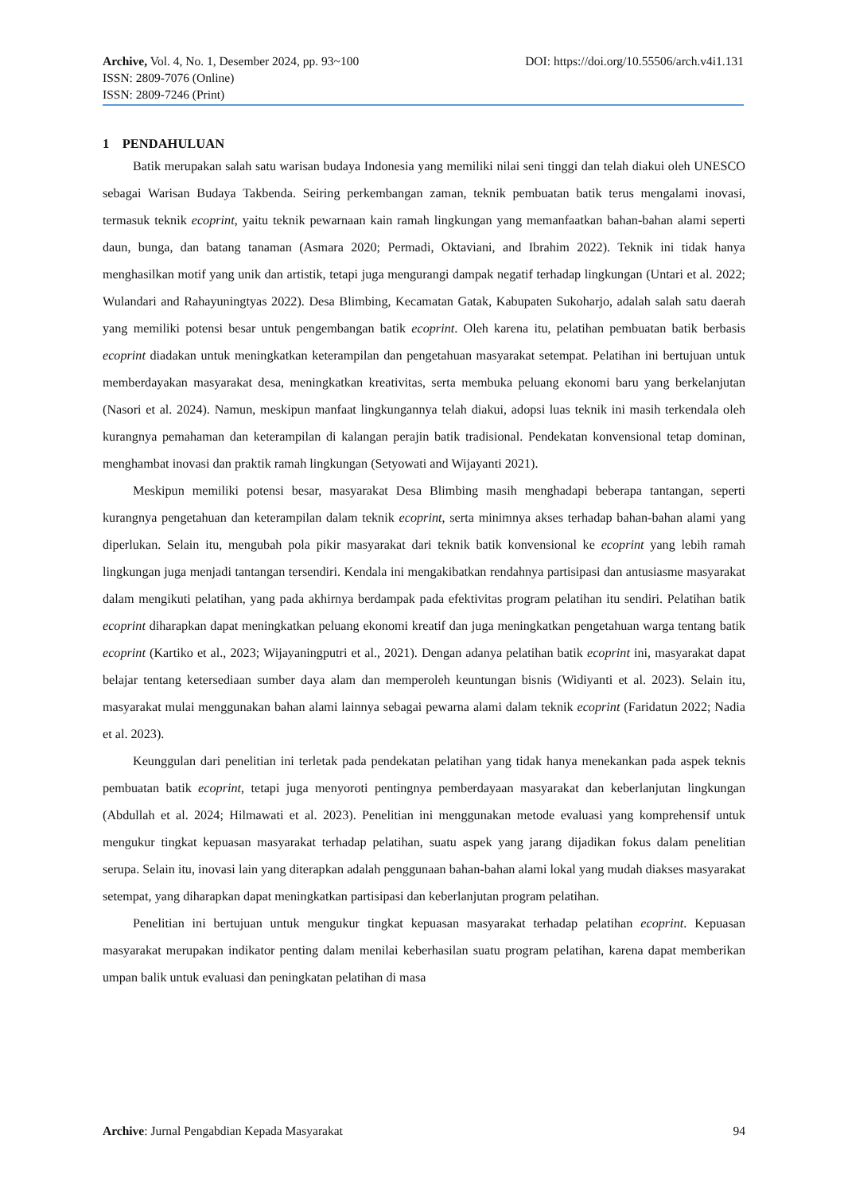Archive, Vol. 4, No. 1, Desember 2024, pp. 93~100 DOI: https://doi.org/10.55506/arch.v4i1.131
ISSN: 2809-7076 (Online)
ISSN: 2809-7246 (Print)
1 PENDAHULUAN
Batik merupakan salah satu warisan budaya Indonesia yang memiliki nilai seni tinggi dan telah diakui oleh UNESCO sebagai Warisan Budaya Takbenda. Seiring perkembangan zaman, teknik pembuatan batik terus mengalami inovasi, termasuk teknik ecoprint, yaitu teknik pewarnaan kain ramah lingkungan yang memanfaatkan bahan-bahan alami seperti daun, bunga, dan batang tanaman (Asmara 2020; Permadi, Oktaviani, and Ibrahim 2022). Teknik ini tidak hanya menghasilkan motif yang unik dan artistik, tetapi juga mengurangi dampak negatif terhadap lingkungan (Untari et al. 2022; Wulandari and Rahayuningtyas 2022). Desa Blimbing, Kecamatan Gatak, Kabupaten Sukoharjo, adalah salah satu daerah yang memiliki potensi besar untuk pengembangan batik ecoprint. Oleh karena itu, pelatihan pembuatan batik berbasis ecoprint diadakan untuk meningkatkan keterampilan dan pengetahuan masyarakat setempat. Pelatihan ini bertujuan untuk memberdayakan masyarakat desa, meningkatkan kreativitas, serta membuka peluang ekonomi baru yang berkelanjutan (Nasori et al. 2024). Namun, meskipun manfaat lingkungannya telah diakui, adopsi luas teknik ini masih terkendala oleh kurangnya pemahaman dan keterampilan di kalangan perajin batik tradisional. Pendekatan konvensional tetap dominan, menghambat inovasi dan praktik ramah lingkungan (Setyowati and Wijayanti 2021).
Meskipun memiliki potensi besar, masyarakat Desa Blimbing masih menghadapi beberapa tantangan, seperti kurangnya pengetahuan dan keterampilan dalam teknik ecoprint, serta minimnya akses terhadap bahan-bahan alami yang diperlukan. Selain itu, mengubah pola pikir masyarakat dari teknik batik konvensional ke ecoprint yang lebih ramah lingkungan juga menjadi tantangan tersendiri. Kendala ini mengakibatkan rendahnya partisipasi dan antusiasme masyarakat dalam mengikuti pelatihan, yang pada akhirnya berdampak pada efektivitas program pelatihan itu sendiri. Pelatihan batik ecoprint diharapkan dapat meningkatkan peluang ekonomi kreatif dan juga meningkatkan pengetahuan warga tentang batik ecoprint (Kartiko et al., 2023; Wijayaningputri et al., 2021). Dengan adanya pelatihan batik ecoprint ini, masyarakat dapat belajar tentang ketersediaan sumber daya alam dan memperoleh keuntungan bisnis (Widiyanti et al. 2023). Selain itu, masyarakat mulai menggunakan bahan alami lainnya sebagai pewarna alami dalam teknik ecoprint (Faridatun 2022; Nadia et al. 2023).
Keunggulan dari penelitian ini terletak pada pendekatan pelatihan yang tidak hanya menekankan pada aspek teknis pembuatan batik ecoprint, tetapi juga menyoroti pentingnya pemberdayaan masyarakat dan keberlanjutan lingkungan (Abdullah et al. 2024; Hilmawati et al. 2023). Penelitian ini menggunakan metode evaluasi yang komprehensif untuk mengukur tingkat kepuasan masyarakat terhadap pelatihan, suatu aspek yang jarang dijadikan fokus dalam penelitian serupa. Selain itu, inovasi lain yang diterapkan adalah penggunaan bahan-bahan alami lokal yang mudah diakses masyarakat setempat, yang diharapkan dapat meningkatkan partisipasi dan keberlanjutan program pelatihan.
Penelitian ini bertujuan untuk mengukur tingkat kepuasan masyarakat terhadap pelatihan ecoprint. Kepuasan masyarakat merupakan indikator penting dalam menilai keberhasilan suatu program pelatihan, karena dapat memberikan umpan balik untuk evaluasi dan peningkatan pelatihan di masa
Archive: Jurnal Pengabdian Kepada Masyarakat 94